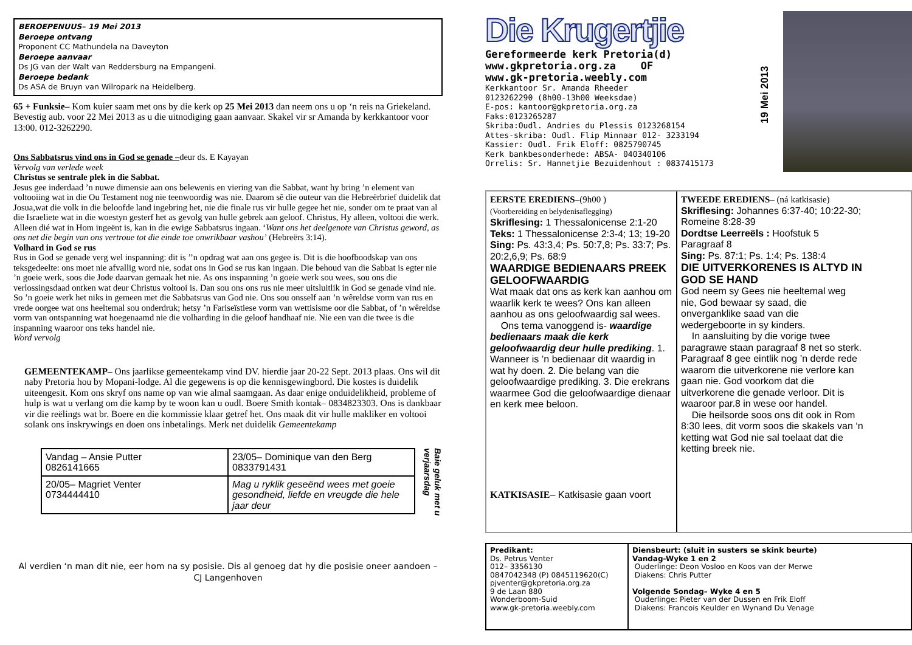BEROEPENUUS– 19 Mei 2013
Beroepe ontvang
Proponent CC Mathundela na Daveyton
Beroepe aanvaar
Ds JG van der Walt van Reddersburg na Empangeni.
Beroepe bedank
Ds ASA de Bruyn van Wilropark na Heidelberg.
65 + Funksie– Kom kuier saam met ons by die kerk op 25 Mei 2013 dan neem ons u op ‘n reis na Griekeland. Bevestig aub. voor 22 Mei 2013 as u die uitnodiging gaan aanvaar. Skakel vir sr Amanda by kerkkantoor voor 13:00. 012-3262290.
Ons Sabbatsrus vind ons in God se genade –deur ds. E Kayayan
Vervolg van verlede week
Christus se sentrale plek in die Sabbat.
Jesus gee inderdaad ’n nuwe dimensie aan ons belewenis en viering van die Sabbat, want hy bring ’n element van voltooiing wat in die Ou Testament nog nie teenwoordig was nie. Daarom sê die outeur van die Hebreërbrief duidelik dat Josua,wat die volk in die beloofde land ingebring het, nie die finale rus vir hulle gegee het nie, sonder om te praat van al die Israeliete wat in die woestyn gesterf het as gevolg van hulle gebrek aan geloof. Christus, Hy alleen, voltooi die werk. Alleen dié wat in Hom ingeënt is, kan in die ewige Sabbatsrus ingaan. ‘Want ons het deelgenote van Christus geword, as ons net die begin van ons vertroue tot die einde toe onwrikbaar vashou’ (Hebreërs 3:14).
Volhard in God se rus
Rus in God se genade verg wel inspanning: dit is ’’n opdrag wat aan ons gegee is. Dit is die hoofboodskap van ons teksgedeelte: ons moet nie afvallig word nie, sodat ons in God se rus kan ingaan. Die behoud van die Sabbat is egter nie ’n goeie werk, soos die Jode daarvan gemaak het nie. As ons inspanning ’n goeie werk sou wees, sou ons die verlossingsdaad ontken wat deur Christus voltooi is. Dan sou ons ons rus nie meer uitsluitlik in God se genade vind nie. So ’n goeie werk het niks in gemeen met die Sabbatsrus van God nie. Ons sou onsself aan ’n wêreldse vorm van rus en vrede oorgee wat ons heeltemal sou onderdruk; hetsy ’n Fariseïstiese vorm van wettisisme oor die Sabbat, of ’n wêreldse vorm van ontspanning wat hoegenaamd nie die volharding in die geloof handhaaf nie. Nie een van die twee is die inspanning waaroor ons teks handel nie.
Word vervolg
GEMEENTEKAMP– Ons jaarlikse gemeentekamp vind DV. hierdie jaar 20-22 Sept. 2013 plaas. Ons wil dit naby Pretoria hou by Mopani-lodge. Al die gegewens is op die kennisgewingbord. Die kostes is duidelik uiteengesit. Kom ons skryf ons name op van wie almal saamgaan. As daar enige onduidelikheid, probleme of hulp is wat u verlang om die kamp by te woon kan u oudl. Boere Smith kontak– 0834823303. Ons is dankbaar vir die reëlings wat br. Boere en die kommissie klaar getref het. Ons maak dit vir hulle makliker en voltooi solank ons inskrywings en doen ons inbetalings. Merk net duidelik Gemeentekamp
| Vandag – Ansie Putter 0826141665 | 23/05– Dominique van den Berg 0833791431 |
| 20/05– Magriet Venter 0734444410 | Mag u ryklik geseënd wees met goeie gesondheid, liefde en vreugde die hele jaar deur |
Baie geluk met u verjaarsdag
Al verdien ‘n man dit nie, eer hom na sy posisie. Dis al genoeg dat hy die posisie oneer aandoen – CJ Langenhoven
Die Krugertjie
Gereformeerde kerk Pretoria(d)
www.gkpretoria.org.za OF
www.gk-pretoria.weebly.com
Kerkkantoor Sr. Amanda Rheeder
0123262290 (8h00-13h00 Weeksdae)
E-pos: kantoor@gkpretoria.org.za
Faks:0123265287
Skriba:Oudl. Andries du Plessis 0123268154
Attes-skriba: Oudl. Flip Minnaar 012- 3233194
Kassier: Oudl. Frik Eloff: 0825790745
Kerk bankbesonderhede: ABSA- 040340106
Orrelis: Sr. Hannetjie Bezuidenhout : 0837415173
19 Mei 2013
EERSTE EREDIENS–(9h00 )
(Voorbereiding en belydenisaflegging)
Skriflesing: 1 Thessalonicense 2:1-20
Teks: 1 Thessalonicense 2:3-4; 13; 19-20
Sing: Ps. 43:3,4; Ps. 50:7,8; Ps. 33:7; Ps. 20:2,6,9; Ps. 68:9
WAARDIGE BEDIENAARS PREEK GELOOFWAARDIG
Wat maak dat ons as kerk kan aanhou om waarlik kerk te wees? Ons kan alleen aanhou as ons geloofwaardig sal wees.
Ons tema vanoggend is- waardige bedienaars maak die kerk geloofwaardig deur hulle prediking. 1. Wanneer is ’n bedienaar dit waardig in wat hy doen. 2. Die belang van die geloofwaardige prediking. 3. Die erekrans waarmee God die geloofwaardige dienaar en kerk mee beloon.
KATKISASIE– Katkisasie gaan voort
TWEEDE EREDIENS– (ná katkisasie)
Skriflesing: Johannes 6:37-40; 10:22-30; Romeine 8:28-39
Dordtse Leerreëls : Hoofstuk 5 Paragraaf 8
Sing: Ps. 87:1; Ps. 1:4; Ps. 138:4
DIE UITVERKORENES IS ALTYD IN GOD SE HAND
God neem sy Gees nie heeltemal weg nie, God bewaar sy saad, die onverganklike saad van die wedergeboorte in sy kinders.
In aansluiting by die vorige twee paragrawe staan paragraaf 8 net so sterk. Paragraaf 8 gee eintlik nog ’n derde rede waarom die uitverkorene nie verlore kan gaan nie. God voorkom dat die uitverkorene die genade verloor. Dit is waaroor par.8 in wese oor handel.
Die heilsorde soos ons dit ook in Rom 8:30 lees, dit vorm soos die skakels van ‘n ketting wat God nie sal toelaat dat die ketting breek nie.
Predikant:
Ds. Petrus Venter
012– 3356130
0847042348 (P) 0845119620(C)
pjventer@gkpretoria.org.za
9 de Laan 880
Wonderboom-Suid
www.gk-pretoria.weebly.com
Diensbeurt: (sluit in susters se skink beurte)
Vandag-Wyke 1 en 2
Ouderlinge: Deon Vosloo en Koos van der Merwe
Diakens: Chris Putter
Volgende Sondag– Wyke 4 en 5
Ouderlinge: Pieter van der Dussen en Frik Eloff
Diakens: Francois Keulder en Wynand Du Venage